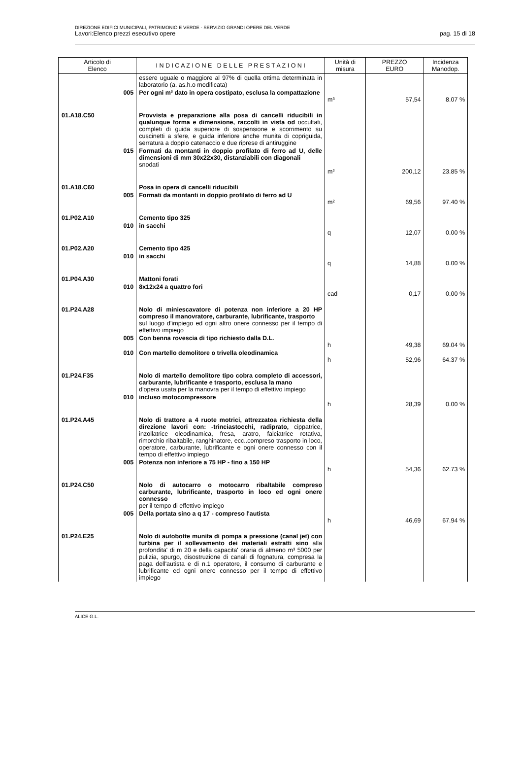DIREZIONE EDIFICI MUNICIPALI, PATRIMONIO E VERDE - SERVIZIO GRANDI OPERE DEL VERDE
Lavori:Elenco prezzi esecutivo opere pag. 15 di 18
| Articolo di Elenco | | I N D I C A Z I O N E D E L L E P R E S T A Z I O N I | Unità di misura | PREZZO EURO | Incidenza Manodop. |
| --- | --- | --- | --- | --- | --- |
| | | essere uguale o maggiore al 97% di quella ottima determinata in laboratorio (a. as.h.o modificata) | | | |
| | 005 | Per ogni m³ dato in opera costipato, esclusa la compattazione | m³ | 57,54 | 8.07 % |
| 01.A18.C50 | | Provvista e preparazione alla posa di cancelli riducibili in qualunque forma e dimensione, raccolti in vista od occultati, completi di guida superiore di sospensione e scorrimento su cuscinetti a sfere, e guida inferiore anche munita di copriguida, serratura a doppio catenaccio e due riprese di antiruggine | | | |
| | 015 | Formati da montanti in doppio profilato di ferro ad U, delle dimensioni di mm 30x22x30, distanziabili con diagonali snodati | m² | 200,12 | 23.85 % |
| 01.A18.C60 | | Posa in opera di cancelli riducibili | | | |
| | 005 | Formati da montanti in doppio profilato di ferro ad U | m² | 69,56 | 97.40 % |
| 01.P02.A10 | | Cemento tipo 325 | | | |
| | 010 | in sacchi | q | 12,07 | 0.00 % |
| 01.P02.A20 | | Cemento tipo 425 | | | |
| | 010 | in sacchi | q | 14,88 | 0.00 % |
| 01.P04.A30 | | Mattoni forati | | | |
| | 010 | 8x12x24 a quattro fori | cad | 0,17 | 0.00 % |
| 01.P24.A28 | | Nolo di miniescavatore di potenza non inferiore a 20 HP compreso il manovratore, carburante, lubrificante, trasporto sul luogo d'impiego ed ogni altro onere connesso per il tempo di effettivo impiego | | | |
| | 005 | Con benna rovescia di tipo richiesto dalla D.L. | h | 49,38 | 69.04 % |
| | 010 | Con martello demolitore o trivella oleodinamica | h | 52,96 | 64.37 % |
| 01.P24.F35 | | Nolo di martello demolitore tipo cobra completo di accessori, carburante, lubrificante e trasporto, esclusa la mano d'opera usata per la manovra per il tempo di effettivo impiego | | | |
| | 010 | incluso motocompressore | h | 28,39 | 0.00 % |
| 01.P24.A45 | | Nolo di trattore a 4 ruote motrici, attrezzatoa richiesta della direzione lavori con: -trinciastocchi, radiprato, cippatrice, inzollatrice oleodinamica, fresa, aratro, falciatrice rotativa, rimorchio ribaltabile, ranghinatore, ecc..compreso trasporto in loco, operatore, carburante, lubrificante e ogni onere connesso con il tempo di effettivo impiego | | | |
| | 005 | Potenza non inferiore a 75 HP - fino a 150 HP | h | 54,36 | 62.73 % |
| 01.P24.C50 | | Nolo di autocarro o motocarro ribaltabile compreso carburante, lubrificante, trasporto in loco ed ogni onere connesso per il tempo di effettivo impiego | | | |
| | 005 | Della portata sino a q 17 - compreso l'autista | h | 46,69 | 67.94 % |
| 01.P24.E25 | | Nolo di autobotte munita di pompa a pressione (canal jet) con turbina per il sollevamento dei materiali estratti sino alla profondita' di m 20 e della capacita' oraria di almeno m³ 5000 per pulizia, spurgo, disostruzione di canali di fognatura, compresa la paga dell'autista e di n.1 operatore, il consumo di carburante e lubrificante ed ogni onere connesso per il tempo di effettivo impiego | | | |
ALICE G.L.